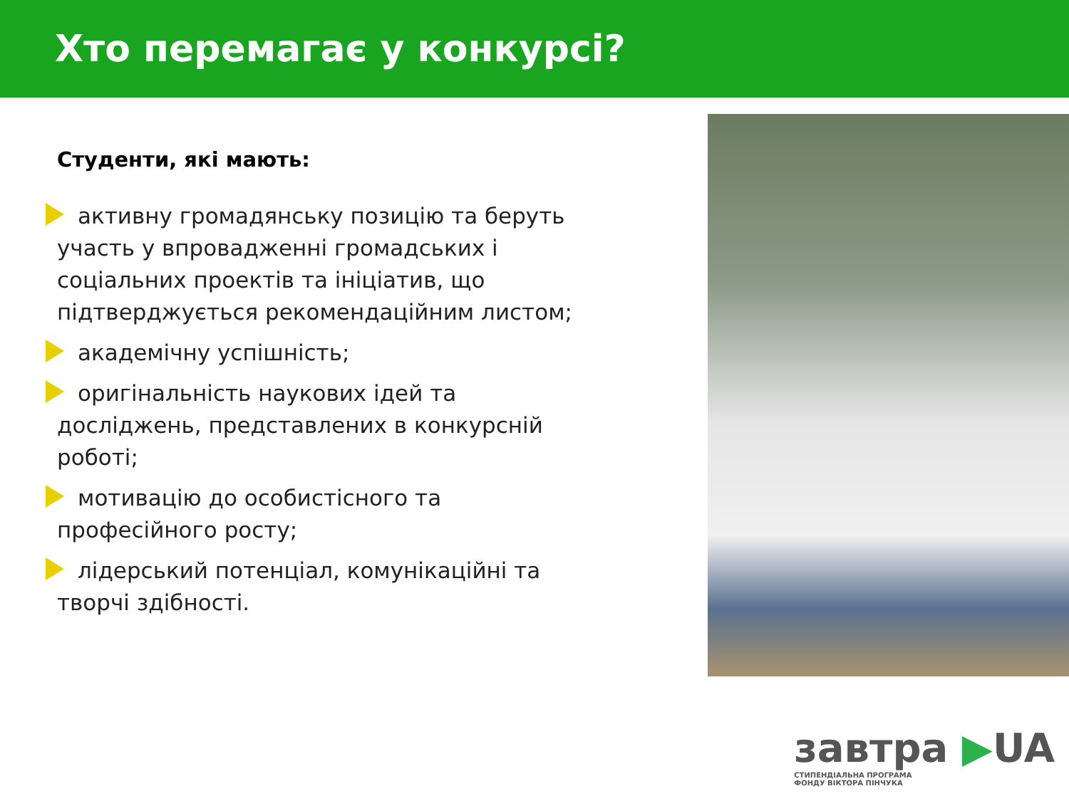Хто перемагає у конкурсі?
Студенти, які мають:
активну громадянську позицію та беруть участь у впровадженні громадських і соціальних проектів та ініціатив, що підтверджується рекомендаційним листом;
академічну успішність;
оригінальність наукових ідей та досліджень, представлених в конкурсній роботі;
мотивацію до особистісного та професійного росту;
лідерський потенціал, комунікаційні та творчі здібності.
завтра ▶UA
СТИПЕНДІАЛЬНА ПРОГРАМА
ФОНДУ ВІКТОРА ПІНЧУКА